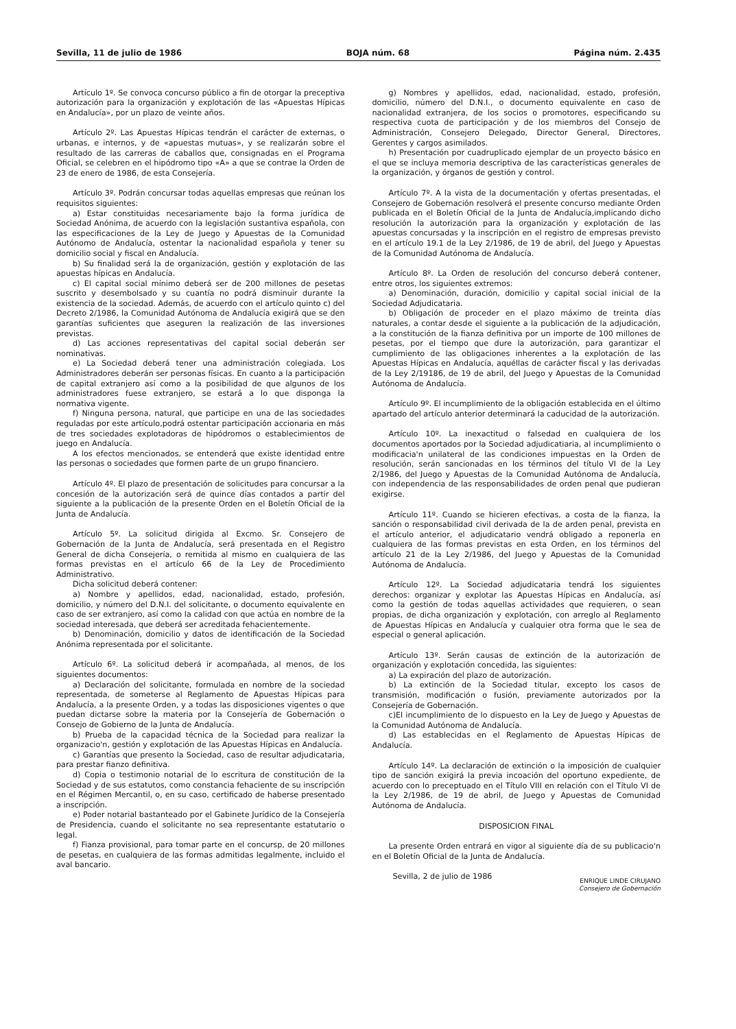Sevilla, 11 de julio de 1986 BOJA núm. 68 Página núm. 2.435
Artículo 1º. Se convoca concurso público a fin de otorgar la preceptiva autorización para la organización y explotación de las «Apuestas Hípicas en Andalucía», por un plazo de veinte años.
Artículo 2º. Las Apuestas Hípicas tendrán el carácter de externas, o urbanas, e internos, y de «apuestas mutuas», y se realizarán sobre el resultado de las carreras de caballos que, consignadas en el Programa Oficial, se celebren en el hipódromo tipo «A» a que se contrae la Orden de 23 de enero de 1986, de esta Consejería.
Artículo 3º. Podrán concursar todas aquellas empresas que reúnan los requisitos siguientes:
a) Estar constituidas necesariamente bajo la forma jurídica de Sociedad Anónima, de acuerdo con la legislación sustantiva española, con las especificaciones de la Ley de Juego y Apuestas de la Comunidad Autónomo de Andalucía, ostentar la nacionalidad española y tener su domicilio social y fiscal en Andalucía.
b) Su finalidad será la de organización, gestión y explotación de las apuestas hípicas en Andalucía.
c) El capital social mínimo deberá ser de 200 millones de pesetas suscrito y desembolsado y su cuantía no podrá disminuir durante la existencia de la sociedad. Además, de acuerdo con el artículo quinto c) del Decreto 2/1986, la Comunidad Autónoma de Andalucía exigirá que se den garantías suficientes que aseguren la realización de las inversiones previstas.
d) Las acciones representativas del capital social deberán ser nominativas.
e) La Sociedad deberá tener una administración colegiada. Los Administradores deberán ser personas físicas. En cuanto a la participación de capital extranjero así como a la posibilidad de que algunos de los administradores fuese extranjero, se estará a lo que disponga la normativa vigente.
f) Ninguna persona, natural, que participe en una de las sociedades reguladas por este artículo,podrá ostentar participación accionaria en más de tres sociedades explotadoras de hipódromos o establecimientos de juego en Andalucía.
A los efectos mencionados, se entenderá que existe identidad entre las personas o sociedades que formen parte de un grupo financiero.
Artículo 4º. El plazo de presentación de solicitudes para concursar a la concesión de la autorización será de quince días contados a partir del siguiente a la publicación de la presente Orden en el Boletín Oficial de la Junta de Andalucía.
Artículo 5º. La solicitud dirigida al Excmo. Sr. Consejero de Gobernación de la Junta de Andalucía, será presentada en el Registro General de dicha Consejería, o remitida al mismo en cualquiera de las formas previstas en el artículo 66 de la Ley de Procedimiento Administrativo.
Dicha solicitud deberá contener:
a) Nombre y apellidos, edad, nacionalidad, estado, profesión, domicilio, y número del D.N.I. del solicitante, o documento equivalente en caso de ser extranjero, así como la calidad con que actúa en nombre de la sociedad interesada, que deberá ser acreditada fehacientemente.
b) Denominación, domicilio y datos de identificación de la Sociedad Anónima representada por el solicitante.
Artículo 6º. La solicitud deberá ir acompañada, al menos, de los siguientes documentos:
a) Declaración del solicitante, formulada en nombre de la sociedad representada, de someterse al Reglamento de Apuestas Hípicas para Andalucía, a la presente Orden, y a todas las disposiciones vigentes o que puedan dictarse sobre la materia por la Consejería de Gobernación o Consejo de Gobierno de la Junta de Andalucía.
b) Prueba de la capacidad técnica de la Sociedad para realizar la organizacio'n, gestión y explotación de las Apuestas Hípicas en Andalucía.
c) Garantías que presento la Sociedad, caso de resultar adjudicataria, para prestar fianzo definitiva.
d) Copia o testimonio notarial de lo escritura de constitución de la Sociedad y de sus estatutos, como constancia fehaciente de su inscripción en el Régimen Mercantil, o, en su caso, certificado de haberse presentado a inscripción.
e) Poder notarial bastanteado por el Gabinete Jurídico de la Consejería de Presidencia, cuando el solicitante no sea representante estatutario o legal.
f) Fianza provisional, para tomar parte en el concursp, de 20 millones de pesetas, en cualquiera de las formas admitidas legalmente, incluido el aval bancario.
g) Nombres y apellidos, edad, nacionalidad, estado, profesión, domicilio, número del D.N.I., o documento equivalente en caso de nacionalidad extranjera, de los socios o promotores, especificando su respectiva cuota de participación y de los miembros del Consejo de Administración, Consejero Delegado, Director General, Directores, Gerentes y cargos asimilados.
h) Presentación por cuadruplicado ejemplar de un proyecto básico en el que se incluya memoria descriptiva de las características generales de la organización, y órganos de gestión y control.
Artículo 7º. A la vista de la documentación y ofertas presentadas, el Consejero de Gobernación resolverá el presente concurso mediante Orden publicada en el Boletín Oficial de la Junta de Andalucía,implicando dicho resolución la autorización para la organización y explotación de las apuestas concursadas y la inscripción en el registro de empresas previsto en el artículo 19.1 de la Ley 2/1986, de 19 de abril, del Juego y Apuestas de la Comunidad Autónoma de Andalucía.
Artículo 8º. La Orden de resolución del concurso deberá contener, entre otros, los siguientes extremos:
a) Denominación, duración, domicilio y capital social inicial de la Sociedad Adjudicataria.
b) Obligación de proceder en el plazo máximo de treinta días naturales, a contar desde el siguiente a la publicación de la adjudicación, a la constitución de la fianza definitiva por un importe de 100 millones de pesetas, por el tiempo que dure la autorización, para garantizar el cumplimiento de las obligaciones inherentes a la explotación de las Apuestas Hípicas en Andalucía, aquéllas de carácter fiscal y las derivadas de la Ley 2/19186, de 19 de abril, del Juego y Apuestas de la Comunidad Autónoma de Andalucía.
Artículo 9º. El incumplimiento de la obligación establecida en el último apartado del artículo anterior determinará la caducidad de la autorización.
Artículo 10º. La inexactitud o falsedad en cualquiera de los documentos aportados por la Sociedad adjudicatiaria, al incumplimiento o modificacia'n unilateral de las condiciones impuestas en la Orden de resolución, serán sancionadas en los términos del título VI de la Ley 2/1986, del Juego y Apuestas de la Comunidad Autónoma de Andalucía, con independencia de las responsabilidades de orden penal que pudieran exigirse.
Artículo 11º. Cuando se hicieren efectivas, a costa de la fianza, la sanción o responsabilidad civil derivada de la de arden penal, prevista en el artículo anterior, el adjudicatario vendrá obligado a reponerla en cualquiera de las formas previstas en esta Orden, en los términos del artículo 21 de la Ley 2/1986, del Juego y Apuestas de la Comunidad Autónoma de Andalucía.
Artículo 12º. La Sociedad adjudicataria tendrá los siguientes derechos: organizar y explotar las Apuestas Hípicas en Andalucía, así como la gestión de todas aquellas actividades que requieren, o sean propias, de dicha organización y explotación, con arreglo al Reglamento de Apuestas Hípicas en Andalucía y cualquier otra forma que le sea de especial o general aplicación.
Artículo 13º. Serán causas de extinción de la autorización de organización y explotación concedida, las siguientes:
a) La expiración del plazo de autorización.
b) La extinción de la Sociedad titular, excepto los casos de transmisión, modificación o fusión, previamente autorizados por la Consejería de Gobernación.
c)El incumplimiento de lo dispuesto en la Ley de Juego y Apuestas de la Comunidad Autónoma de Andalucía.
d) Las establecidas en el Reglamento de Apuestas Hípicas de Andalucía.
Artículo 14º. La declaración de extinción o la imposición de cualquier tipo de sanción exigirá la previa incoación del oportuno expediente, de acuerdo con lo preceptuado en el Título VIII en relación con el Título VI de la Ley 2/1986, de 19 de abril, de Juego y Apuestas de Comunidad Autónoma de Andalucía.
DISPOSICION FINAL
La presente Orden entrará en vigor al siguiente día de su publicacio'n en el Boletín Oficial de la Junta de Andalucía.
Sevilla, 2 de julio de 1986 ENRIQUE LINDE CIRUJANO
Consejero de Gobernación